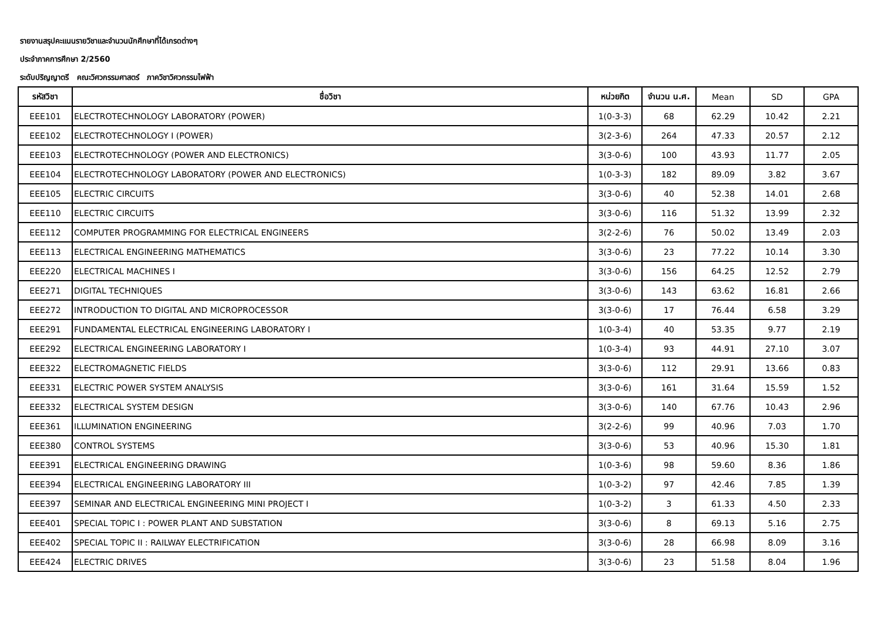รายงานสรุปคะแนนรายวิชาและจำนวนนักศึกษาที่ได้เกรดต่างๆ
ประจำภาคการศึกษา 2/2560
ระดับปริญญาตรี คณะวิศวกรรมศาสตร์ ภาควิชาวิศวกรรมไฟฟ้า
| รหัสวิชา | ชื่อวิชา | หน่วยกิต | จำนวน น.ศ. | Mean | SD | GPA |
| --- | --- | --- | --- | --- | --- | --- |
| EEE101 | ELECTROTECHNOLOGY LABORATORY (POWER) | 1(0-3-3) | 68 | 62.29 | 10.42 | 2.21 |
| EEE102 | ELECTROTECHNOLOGY I (POWER) | 3(2-3-6) | 264 | 47.33 | 20.57 | 2.12 |
| EEE103 | ELECTROTECHNOLOGY (POWER AND ELECTRONICS) | 3(3-0-6) | 100 | 43.93 | 11.77 | 2.05 |
| EEE104 | ELECTROTECHNOLOGY LABORATORY (POWER AND ELECTRONICS) | 1(0-3-3) | 182 | 89.09 | 3.82 | 3.67 |
| EEE105 | ELECTRIC CIRCUITS | 3(3-0-6) | 40 | 52.38 | 14.01 | 2.68 |
| EEE110 | ELECTRIC CIRCUITS | 3(3-0-6) | 116 | 51.32 | 13.99 | 2.32 |
| EEE112 | COMPUTER PROGRAMMING FOR ELECTRICAL ENGINEERS | 3(2-2-6) | 76 | 50.02 | 13.49 | 2.03 |
| EEE113 | ELECTRICAL ENGINEERING MATHEMATICS | 3(3-0-6) | 23 | 77.22 | 10.14 | 3.30 |
| EEE220 | ELECTRICAL MACHINES I | 3(3-0-6) | 156 | 64.25 | 12.52 | 2.79 |
| EEE271 | DIGITAL TECHNIQUES | 3(3-0-6) | 143 | 63.62 | 16.81 | 2.66 |
| EEE272 | INTRODUCTION TO DIGITAL AND MICROPROCESSOR | 3(3-0-6) | 17 | 76.44 | 6.58 | 3.29 |
| EEE291 | FUNDAMENTAL ELECTRICAL ENGINEERING LABORATORY I | 1(0-3-4) | 40 | 53.35 | 9.77 | 2.19 |
| EEE292 | ELECTRICAL ENGINEERING LABORATORY I | 1(0-3-4) | 93 | 44.91 | 27.10 | 3.07 |
| EEE322 | ELECTROMAGNETIC FIELDS | 3(3-0-6) | 112 | 29.91 | 13.66 | 0.83 |
| EEE331 | ELECTRIC POWER SYSTEM ANALYSIS | 3(3-0-6) | 161 | 31.64 | 15.59 | 1.52 |
| EEE332 | ELECTRICAL SYSTEM DESIGN | 3(3-0-6) | 140 | 67.76 | 10.43 | 2.96 |
| EEE361 | ILLUMINATION ENGINEERING | 3(2-2-6) | 99 | 40.96 | 7.03 | 1.70 |
| EEE380 | CONTROL SYSTEMS | 3(3-0-6) | 53 | 40.96 | 15.30 | 1.81 |
| EEE391 | ELECTRICAL ENGINEERING DRAWING | 1(0-3-6) | 98 | 59.60 | 8.36 | 1.86 |
| EEE394 | ELECTRICAL ENGINEERING LABORATORY III | 1(0-3-2) | 97 | 42.46 | 7.85 | 1.39 |
| EEE397 | SEMINAR AND ELECTRICAL ENGINEERING MINI PROJECT I | 1(0-3-2) | 3 | 61.33 | 4.50 | 2.33 |
| EEE401 | SPECIAL TOPIC I : POWER PLANT AND SUBSTATION | 3(3-0-6) | 8 | 69.13 | 5.16 | 2.75 |
| EEE402 | SPECIAL TOPIC II : RAILWAY ELECTRIFICATION | 3(3-0-6) | 28 | 66.98 | 8.09 | 3.16 |
| EEE424 | ELECTRIC DRIVES | 3(3-0-6) | 23 | 51.58 | 8.04 | 1.96 |